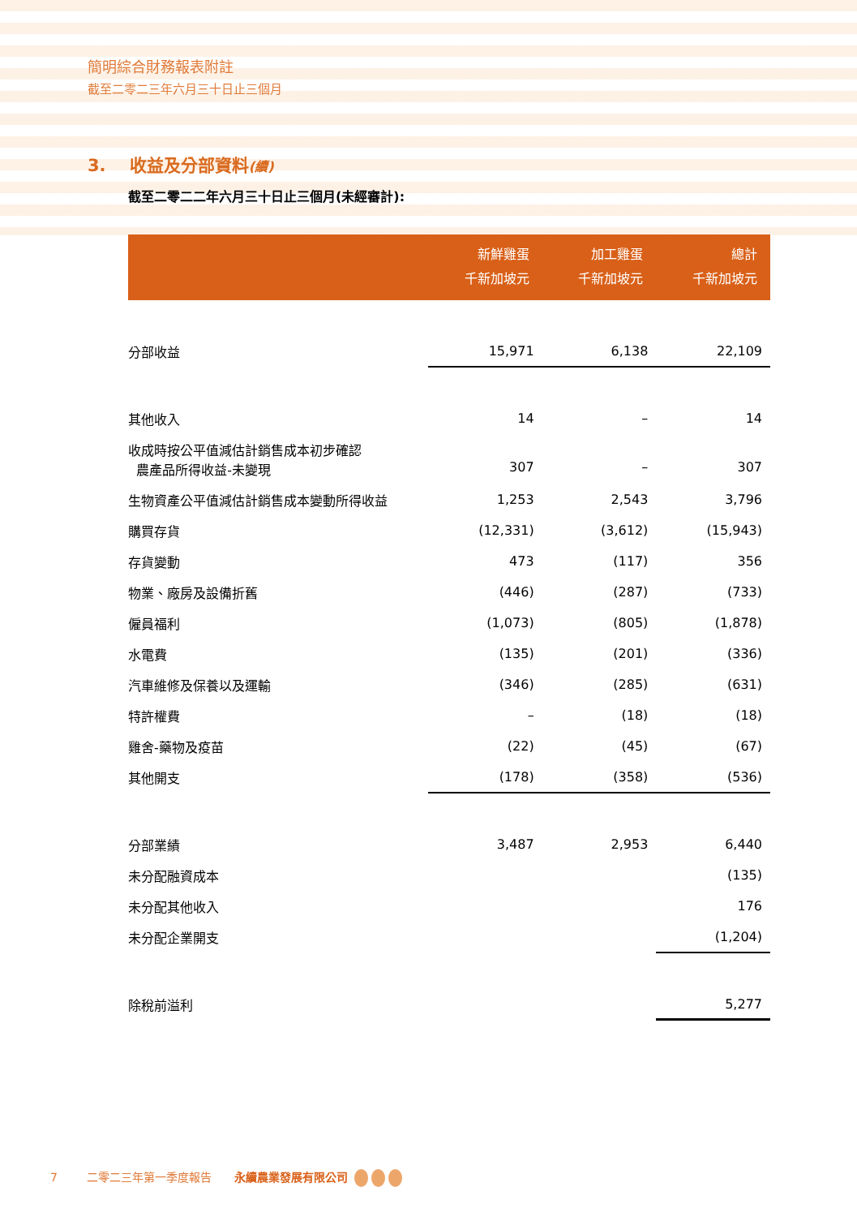簡明綜合財務報表附註
截至二零二三年六月三十日止三個月
3. 收益及分部資料(續)
截至二零二二年六月三十日止三個月(未經審計):
| | 新鮮雞蛋 千新加坡元 | 加工雞蛋 千新加坡元 | 總計 千新加坡元 |
| --- | --- | --- | --- |
| 分部收益 | 15,971 | 6,138 | 22,109 |
| 其他收入 | 14 | – | 14 |
| 收成時按公平值減估計銷售成本初步確認 農產品所得收益-未變現 | 307 | – | 307 |
| 生物資產公平值減估計銷售成本變動所得收益 | 1,253 | 2,543 | 3,796 |
| 購買存貨 | (12,331) | (3,612) | (15,943) |
| 存貨變動 | 473 | (117) | 356 |
| 物業、廠房及設備折舊 | (446) | (287) | (733) |
| 僱員福利 | (1,073) | (805) | (1,878) |
| 水電費 | (135) | (201) | (336) |
| 汽車維修及保養以及運輸 | (346) | (285) | (631) |
| 特許權費 | – | (18) | (18) |
| 雞舍-藥物及疫苗 | (22) | (45) | (67) |
| 其他開支 | (178) | (358) | (536) |
| 分部業績 | 3,487 | 2,953 | 6,440 |
| 未分配融資成本 | | | (135) |
| 未分配其他收入 | | | 176 |
| 未分配企業開支 | | | (1,204) |
| 除稅前溢利 | | | 5,277 |
7 二零二三年第一季度報告 永續農業發展有限公司